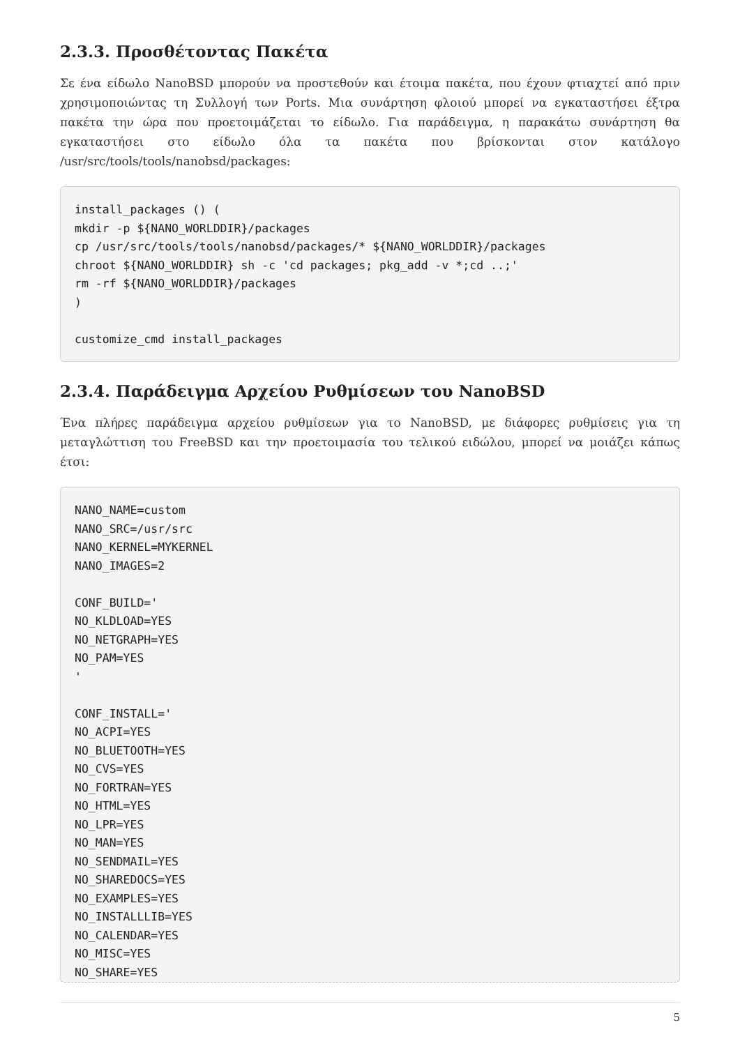2.3.3. Προσθέτοντας Πακέτα
Σε ένα είδωλο NanoBSD μπορούν να προστεθούν και έτοιμα πακέτα, που έχουν φτιαχτεί από πριν χρησιμοποιώντας τη Συλλογή των Ports. Μια συνάρτηση φλοιού μπορεί να εγκαταστήσει έξτρα πακέτα την ώρα που προετοιμάζεται το είδωλο. Για παράδειγμα, η παρακάτω συνάρτηση θα εγκαταστήσει στο είδωλο όλα τα πακέτα που βρίσκονται στον κατάλογο /usr/src/tools/tools/nanobsd/packages:
install_packages () (
mkdir -p ${NANO_WORLDDIR}/packages
cp /usr/src/tools/tools/nanobsd/packages/* ${NANO_WORLDDIR}/packages
chroot ${NANO_WORLDDIR} sh -c 'cd packages; pkg_add -v *;cd ..;'
rm -rf ${NANO_WORLDDIR}/packages
)

customize_cmd install_packages
2.3.4. Παράδειγμα Αρχείου Ρυθμίσεων του NanoBSD
Ένα πλήρες παράδειγμα αρχείου ρυθμίσεων για το NanoBSD, με διάφορες ρυθμίσεις για τη μεταγλώττιση του FreeBSD και την προετοιμασία του τελικού ειδώλου, μπορεί να μοιάζει κάπως έτσι:
NANO_NAME=custom
NANO_SRC=/usr/src
NANO_KERNEL=MYKERNEL
NANO_IMAGES=2

CONF_BUILD='
NO_KLDLOAD=YES
NO_NETGRAPH=YES
NO_PAM=YES
'

CONF_INSTALL='
NO_ACPI=YES
NO_BLUETOOTH=YES
NO_CVS=YES
NO_FORTRAN=YES
NO_HTML=YES
NO_LPR=YES
NO_MAN=YES
NO_SENDMAIL=YES
NO_SHAREDOCS=YES
NO_EXAMPLES=YES
NO_INSTALLLIB=YES
NO_CALENDAR=YES
NO_MISC=YES
NO_SHARE=YES
5